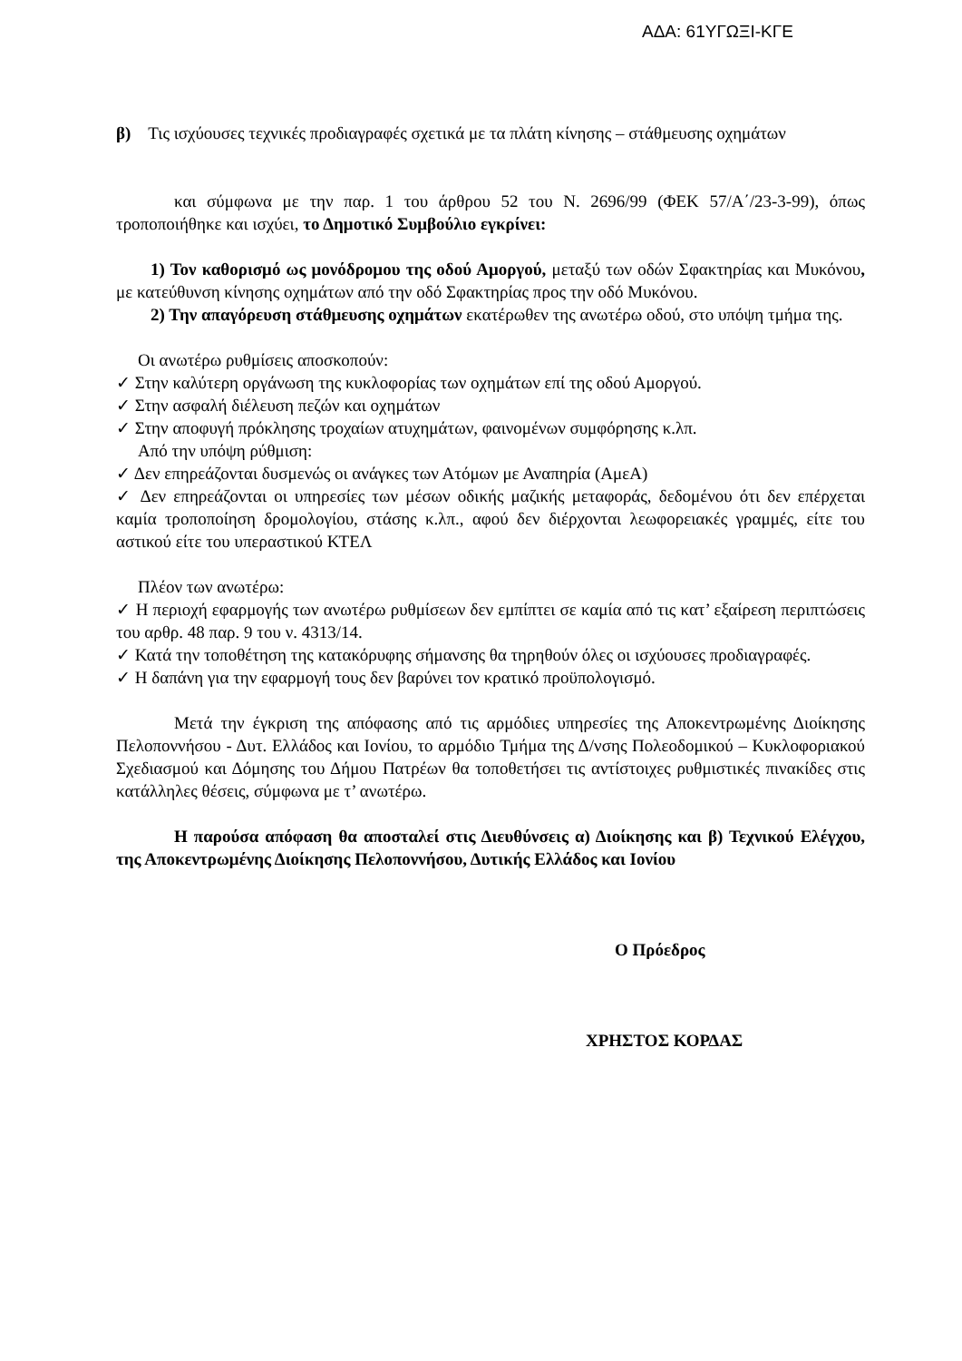ΑΔΑ: 61ΥΓΩΞΙ-ΚΓΕ
β) Τις ισχύουσες τεχνικές προδιαγραφές σχετικά με τα πλάτη κίνησης – στάθμευσης οχημάτων
και σύμφωνα με την παρ. 1 του άρθρου 52 του Ν. 2696/99 (ΦΕΚ 57/Α΄/23-3-99), όπως τροποποιήθηκε και ισχύει, το Δημοτικό Συμβούλιο εγκρίνει:
1) Τον καθορισμό ως μονόδρομου της οδού Αμοργού, μεταξύ των οδών Σφακτηρίας και Μυκόνου, με κατεύθυνση κίνησης οχημάτων από την οδό Σφακτηρίας προς την οδό Μυκόνου.
2) Την απαγόρευση στάθμευσης οχημάτων εκατέρωθεν της ανωτέρω οδού, στο υπόψη τμήμα της.
Οι ανωτέρω ρυθμίσεις αποσκοπούν:
✓ Στην καλύτερη οργάνωση της κυκλοφορίας των οχημάτων επί της οδού Αμοργού.
✓ Στην ασφαλή διέλευση πεζών και οχημάτων
✓ Στην αποφυγή πρόκλησης τροχαίων ατυχημάτων, φαινομένων συμφόρησης κ.λπ.
Από την υπόψη ρύθμιση:
✓ Δεν επηρεάζονται δυσμενώς οι ανάγκες των Ατόμων με Αναπηρία (ΑμεΑ)
✓ Δεν επηρεάζονται οι υπηρεσίες των μέσων οδικής μαζικής μεταφοράς, δεδομένου ότι δεν επέρχεται καμία τροποποίηση δρομολογίου, στάσης κ.λπ., αφού δεν διέρχονται λεωφορειακές γραμμές, είτε του αστικού είτε του υπεραστικού ΚΤΕΛ
Πλέον των ανωτέρω:
✓ Η περιοχή εφαρμογής των ανωτέρω ρυθμίσεων δεν εμπίπτει σε καμία από τις κατ’ εξαίρεση περιπτώσεις του αρθρ. 48 παρ. 9 του ν. 4313/14.
✓ Κατά την τοποθέτηση της κατακόρυφης σήμανσης θα τηρηθούν όλες οι ισχύουσες προδιαγραφές.
✓ Η δαπάνη για την εφαρμογή τους δεν βαρύνει τον κρατικό προϋπολογισμό.
Μετά την έγκριση της απόφασης από τις αρμόδιες υπηρεσίες της Αποκεντρωμένης Διοίκησης Πελοποννήσου - Δυτ. Ελλάδος και Ιονίου, το αρμόδιο Τμήμα της Δ/νσης Πολεοδομικού – Κυκλοφοριακού Σχεδιασμού και Δόμησης του Δήμου Πατρέων θα τοποθετήσει τις αντίστοιχες ρυθμιστικές πινακίδες στις κατάλληλες θέσεις, σύμφωνα με τ’ ανωτέρω.
Η παρούσα απόφαση θα αποσταλεί στις Διευθύνσεις α) Διοίκησης και β) Τεχνικού Ελέγχου, της Αποκεντρωμένης Διοίκησης Πελοποννήσου, Δυτικής Ελλάδος και Ιονίου
Ο Πρόεδρος
ΧΡΗΣΤΟΣ ΚΟΡΔΑΣ